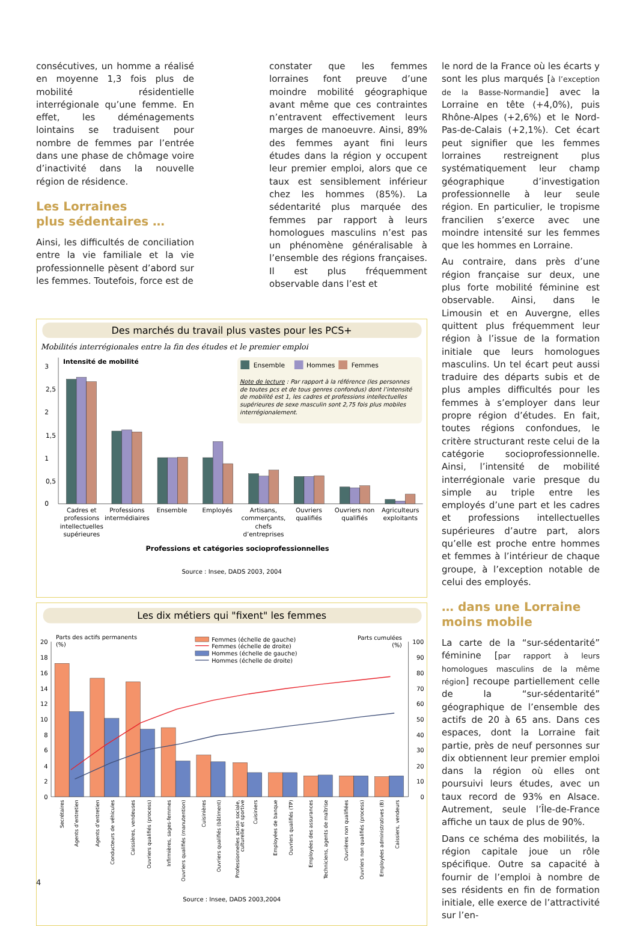consécutives, un homme a réalisé en moyenne 1,3 fois plus de mobilité résidentielle interrégionale qu’une femme. En effet, les déménagements lointains se traduisent pour nombre de femmes par l’entrée dans une phase de chômage voire d’inactivité dans la nouvelle région de résidence.
Les Lorraines
plus sédentaires …
Ainsi, les difficultés de conciliation entre la vie familiale et la vie professionnelle pèsent d’abord sur les femmes. Toutefois, force est de
constater que les femmes lorraines font preuve d’une moindre mobilité géographique avant même que ces contraintes n’entravent effectivement leurs marges de manoeuvre. Ainsi, 89% des femmes ayant fini leurs études dans la région y occupent leur premier emploi, alors que ce taux est sensiblement inférieur chez les hommes (85%). La sédentarité plus marquée des femmes par rapport à leurs homologues masculins n’est pas un phénomène généralisable à l’ensemble des régions françaises. Il est plus fréquemment observable dans l’est et
le nord de la France où les écarts y sont les plus marqués [à l’exception de la Basse-Normandie] avec la Lorraine en tête (+4,0%), puis Rhône-Alpes (+2,6%) et le Nord-Pas-de-Calais (+2,1%). Cet écart peut signifier que les femmes lorraines restreignent plus systématiquement leur champ géographique d’investigation professionnelle à leur seule région. En particulier, le tropisme francilien s’exerce avec une moindre intensité sur les femmes que les hommes en Lorraine.
Au contraire, dans près d’une région française sur deux, une plus forte mobilité féminine est observable. Ainsi, dans le Limousin et en Auvergne, elles quittent plus fréquemment leur région à l’issue de la formation initiale que leurs homologues masculins. Un tel écart peut aussi traduire des départs subis et de plus amples difficultés pour les femmes à s’employer dans leur propre région d’études. En fait, toutes régions confondues, le critère structurant reste celui de la catégorie socioprofessionnelle. Ainsi, l’intensité de mobilité interrégionale varie presque du simple au triple entre les employés d’une part et les cadres et professions intellectuelles supérieures d’autre part, alors qu’elle est proche entre hommes et femmes à l’intérieur de chaque groupe, à l’exception notable de celui des employés.
… dans une Lorraine
moins mobile
La carte de la “sur-sédentarité” féminine [par rapport à leurs homologues masculins de la même région] recoupe partiellement celle de la “sur-sédentarité” géographique de l’ensemble des actifs de 20 à 65 ans. Dans ces espaces, dont la Lorraine fait partie, près de neuf personnes sur dix obtiennent leur premier emploi dans la région où elles ont poursuivi leurs études, avec un taux record de 93% en Alsace. Autrement, seule l’Île-de-France affiche un taux de plus de 90%.
Dans ce schéma des mobilités, la région capitale joue un rôle spécifique. Outre sa capacité à fournir de l’emploi à nombre de ses résidents en fin de formation initiale, elle exerce de l’attractivité sur l’en-
Des marchés du travail plus vastes pour les PCS+
Mobilités interrégionales entre la fin des études et le premier emploi
Intensité de mobilité
Ensemble
Hommes
Femmes
Note de lecture : Par rapport à la référence (les personnes
de toutes pcs et de tous genres confondus) dont l’intensité
de mobilité est 1, les cadres et professions intellectuelles
supérieures de sexe masculin sont 2,75 fois plus mobiles
interrégionalement.
3
2,5
2
1,5
1
0,5
0
Cadres et
professions
intellectuelles
supérieures
Professions
intermédiaires
Ensemble
Employés
Artisans,
commerçants,
chefs
d’entreprises
Ouvriers
qualifiés
Ouvriers non
qualifiés
Agriculteurs
exploitants
Professions et catégories socioprofessionnelles
Source : Insee, DADS 2003, 2004
Les dix métiers qui "fixent" les femmes
Parts des actifs permanents
(%)
Parts cumulées
(%)
Femmes (échelle de gauche)
Femmes (échelle de droite)
Hommes (échelle de gauche)
Hommes (échelle de droite)
20
18
16
14
12
10
8
6
4
2
0
100
90
80
70
60
50
40
30
20
10
0
Secrétaires
Agents d’entretien
Agents d’entretien
Conducteurs de véhicules
Caissières, vendeuses
Ouvriers qualifiés (process)
Infirmières, sages-femmes
Ouvriers qualifiés (manutention)
Cuisinières
Ouvriers qualifiés (bâtiment)
Professionnelles action sociale,
culturelle et sportive
Cuisiniers
Employées de banque
Ouvriers qualifiés (TP)
Employées des assurances
Techniciens, agents de maîtrise
Ouvrières non qualifiées
Ouvriers non qualifiés (process)
Employées administratives (B)
Caissiers, vendeurs
Source : Insee, DADS 2003,2004
4